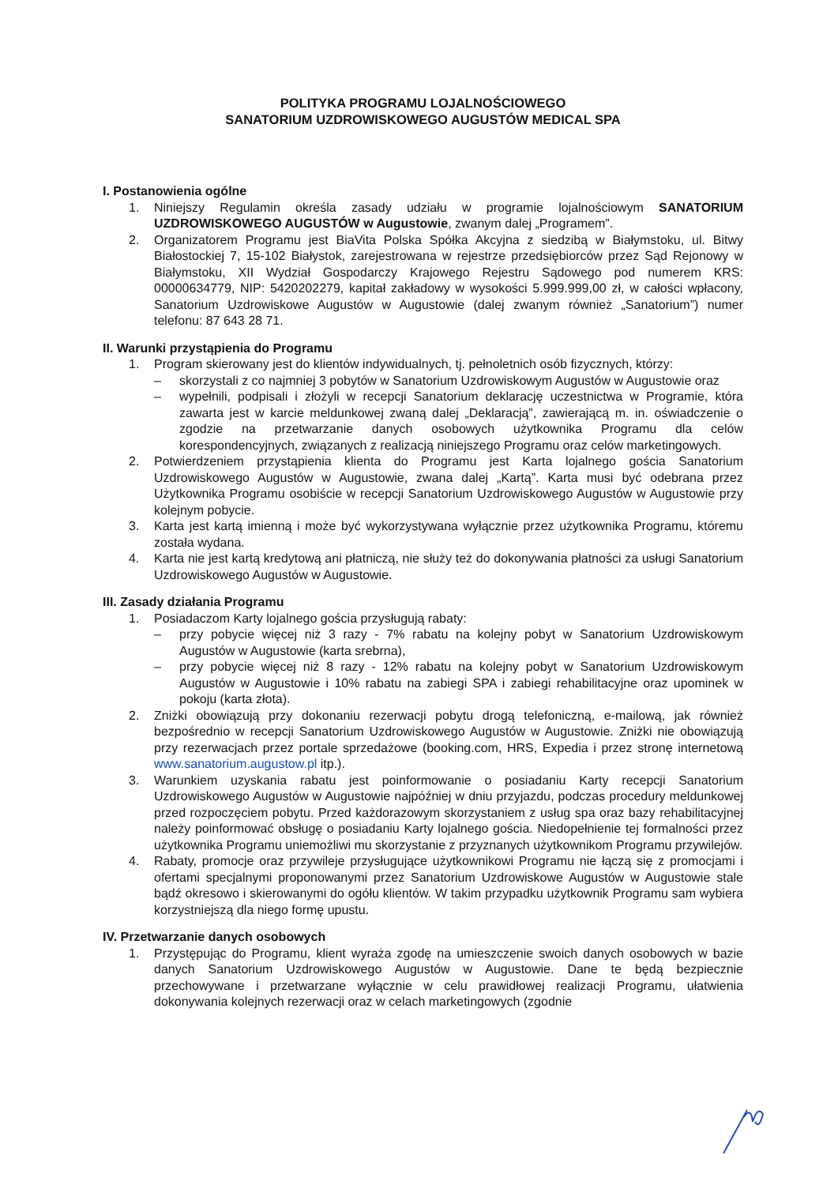POLITYKA PROGRAMU LOJALNOŚCIOWEGO
SANATORIUM UZDROWISKOWEGO AUGUSTÓW MEDICAL SPA
I. Postanowienia ogólne
1. Niniejszy Regulamin określa zasady udziału w programie lojalnościowym SANATORIUM UZDROWISKOWEGO AUGUSTÓW w Augustowie, zwanym dalej „Programem”.
2. Organizatorem Programu jest BiaVita Polska Spółka Akcyjna z siedzibą w Białymstoku, ul. Bitwy Białostockiej 7, 15-102 Białystok, zarejestrowana w rejestrze przedsiębiorców przez Sąd Rejonowy w Białymstoku, XII Wydział Gospodarczy Krajowego Rejestru Sądowego pod numerem KRS: 00000634779, NIP: 5420202279, kapitał zakładowy w wysokości 5.999.999,00 zł, w całości wpłacony, Sanatorium Uzdrowiskowe Augustów w Augustowie (dalej zwanym również „Sanatorium”) numer telefonu: 87 643 28 71.
II. Warunki przystąpienia do Programu
1. Program skierowany jest do klientów indywidualnych, tj. pełnoletnich osób fizycznych, którzy:
– skorzystali z co najmniej 3 pobytów w Sanatorium Uzdrowiskowym Augustów w Augustowie oraz
– wypełnili, podpisali i złożyli w recepcji Sanatorium deklarację uczestnictwa w Programie, która zawarta jest w karcie meldunkowej zwaną dalej „Deklaracją”, zawierającą m. in. oświadczenie o zgodzie na przetwarzanie danych osobowych użytkownika Programu dla celów korespondencyjnych, związanych z realizacją niniejszego Programu oraz celów marketingowych.
2. Potwierdzeniem przystąpienia klienta do Programu jest Karta lojalnego gościa Sanatorium Uzdrowiskowego Augustów w Augustowie, zwana dalej „Kartą”. Karta musi być odebrana przez Użytkownika Programu osobiście w recepcji Sanatorium Uzdrowiskowego Augustów w Augustowie przy kolejnym pobycie.
3. Karta jest kartą imienną i może być wykorzystywana wyłącznie przez użytkownika Programu, któremu została wydana.
4. Karta nie jest kartą kredytową ani płatniczą, nie służy też do dokonywania płatności za usługi Sanatorium Uzdrowiskowego Augustów w Augustowie.
III. Zasady działania Programu
1. Posiadaczom Karty lojalnego gościa przysługują rabaty:
– przy pobycie więcej niż 3 razy - 7% rabatu na kolejny pobyt w Sanatorium Uzdrowiskowym Augustów w Augustowie (karta srebrna),
– przy pobycie więcej niż 8 razy - 12% rabatu na kolejny pobyt w Sanatorium Uzdrowiskowym Augustów w Augustowie i 10% rabatu na zabiegi SPA i zabiegi rehabilitacyjne oraz upominek w pokoju (karta złota).
2. Zniżki obowiązują przy dokonaniu rezerwacji pobytu drogą telefoniczną, e-mailową, jak również bezpośrednio w recepcji Sanatorium Uzdrowiskowego Augustów w Augustowie. Zniżki nie obowiązują przy rezerwacjach przez portale sprzedażowe (booking.com, HRS, Expedia i przez stronę internetową www.sanatorium.augustow.pl itp.).
3. Warunkiem uzyskania rabatu jest poinformowanie o posiadaniu Karty recepcji Sanatorium Uzdrowiskowego Augustów w Augustowie najpóźniej w dniu przyjazdu, podczas procedury meldunkowej przed rozpoczęciem pobytu. Przed każdorazowym skorzystaniem z usług spa oraz bazy rehabilitacyjnej należy poinformować obsługę o posiadaniu Karty lojalnego gościa. Niedopełnienie tej formalności przez użytkownika Programu uniemożliwi mu skorzystanie z przyznanych użytkownikom Programu przywilejów.
4. Rabaty, promocje oraz przywileje przysługujące użytkownikowi Programu nie łączą się z promocjami i ofertami specjalnymi proponowanymi przez Sanatorium Uzdrowiskowe Augustów w Augustowie stale bądź okresowo i skierowanymi do ogółu klientów. W takim przypadku użytkownik Programu sam wybiera korzystniejszą dla niego formę upustu.
IV. Przetwarzanie danych osobowych
1. Przystępując do Programu, klient wyraża zgodę na umieszczenie swoich danych osobowych w bazie danych Sanatorium Uzdrowiskowego Augustów w Augustowie. Dane te będą bezpiecznie przechowywane i przetwarzane wyłącznie w celu prawidłowej realizacji Programu, ułatwienia dokonywania kolejnych rezerwacji oraz w celach marketingowych (zgodnie